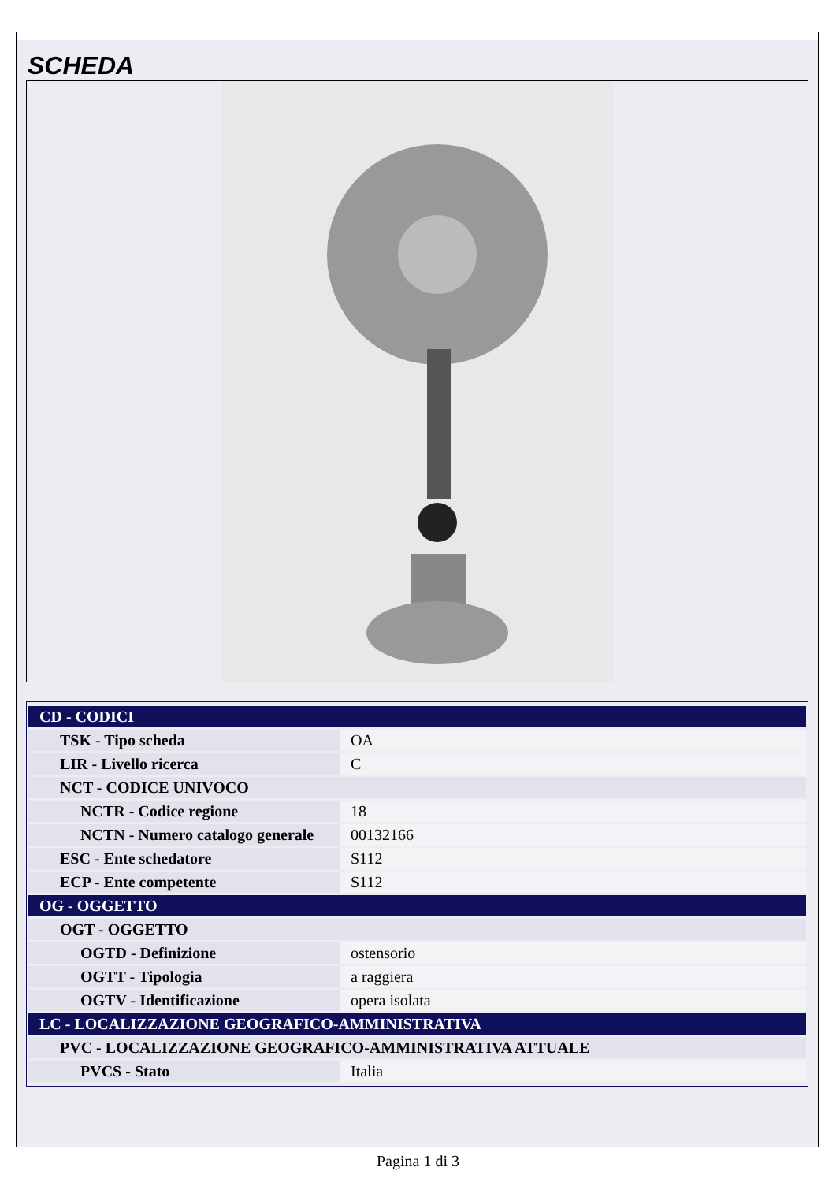SCHEDA
| CD - CODICI | |
| TSK - Tipo scheda | OA |
| LIR - Livello ricerca | C |
| NCT - CODICE UNIVOCO | |
| NCTR - Codice regione | 18 |
| NCTN - Numero catalogo generale | 00132166 |
| ESC - Ente schedatore | S112 |
| ECP - Ente competente | S112 |
| OG - OGGETTO | |
| OGT - OGGETTO | |
| OGTD - Definizione | ostensorio |
| OGTT - Tipologia | a raggiera |
| OGTV - Identificazione | opera isolata |
| LC - LOCALIZZAZIONE GEOGRAFICO-AMMINISTRATIVA | |
| PVC - LOCALIZZAZIONE GEOGRAFICO-AMMINISTRATIVA ATTUALE | |
| PVCS - Stato | Italia |
Pagina 1 di 3